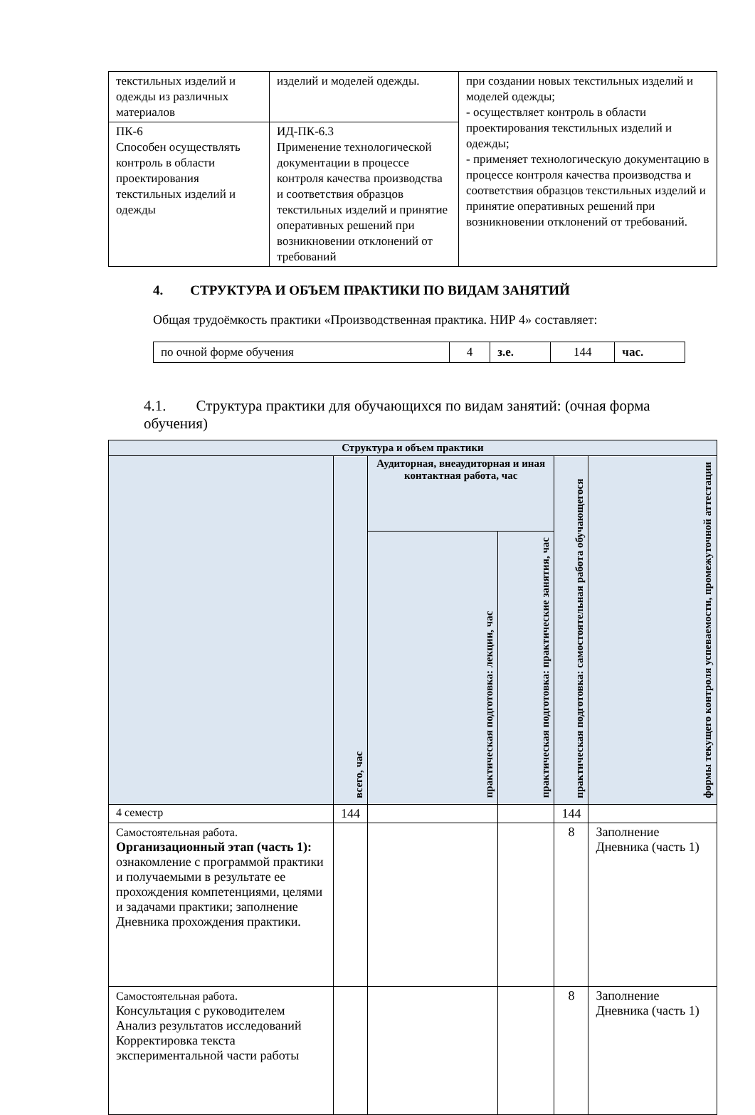| текстильных изделий и одежды из различных материалов | изделий и моделей одежды. | при создании новых текстильных изделий и моделей одежды; - осуществляет контроль в области проектирования текстильных изделий и одежды; - применяет технологическую документацию в процессе контроля качества производства и соответствия образцов текстильных изделий и принятие оперативных решений при возникновении отклонений от требований. |
| ПК-6 Способен осуществлять контроль в области проектирования текстильных изделий и одежды | ИД-ПК-6.3 Применение технологической документации в процессе контроля качества производства и соответствия образцов текстильных изделий и принятие оперативных решений при возникновении отклонений от требований | |
4. СТРУКТУРА И ОБЪЕМ ПРАКТИКИ ПО ВИДАМ ЗАНЯТИЙ
Общая трудоёмкость практики «Производственная практика. НИР 4» составляет:
| по очной форме обучения | 4 | з.е. | 144 | час. |
4.1. Структура практики для обучающихся по видам занятий: (очная форма обучения)
| Структура и объем практики | | | | | |
| --- | --- | --- | --- | --- | --- |
| | всего, час | Аудиторная, внеаудиторная и иная контактная работа, час | | практическая подготовка: самостоятельная работа обучающегося | формы текущего контроля успеваемости, промежуточной аттестации |
| | | практическая подготовка: лекции, час | практическая подготовка: практические занятия, час | | |
| 4 семестр | 144 | | | 144 | |
| Самостоятельная работа. Организационный этап (часть 1): ознакомление с программой практики и получаемыми в результате ее прохождения компетенциями, целями и задачами практики; заполнение Дневника прохождения практики. | | | | 8 | Заполнение Дневника (часть 1) |
| Самостоятельная работа. Консультация с руководителем Анализ результатов исследований Корректировка текста экспериментальной части работы | | | | 8 | Заполнение Дневника (часть 1) |